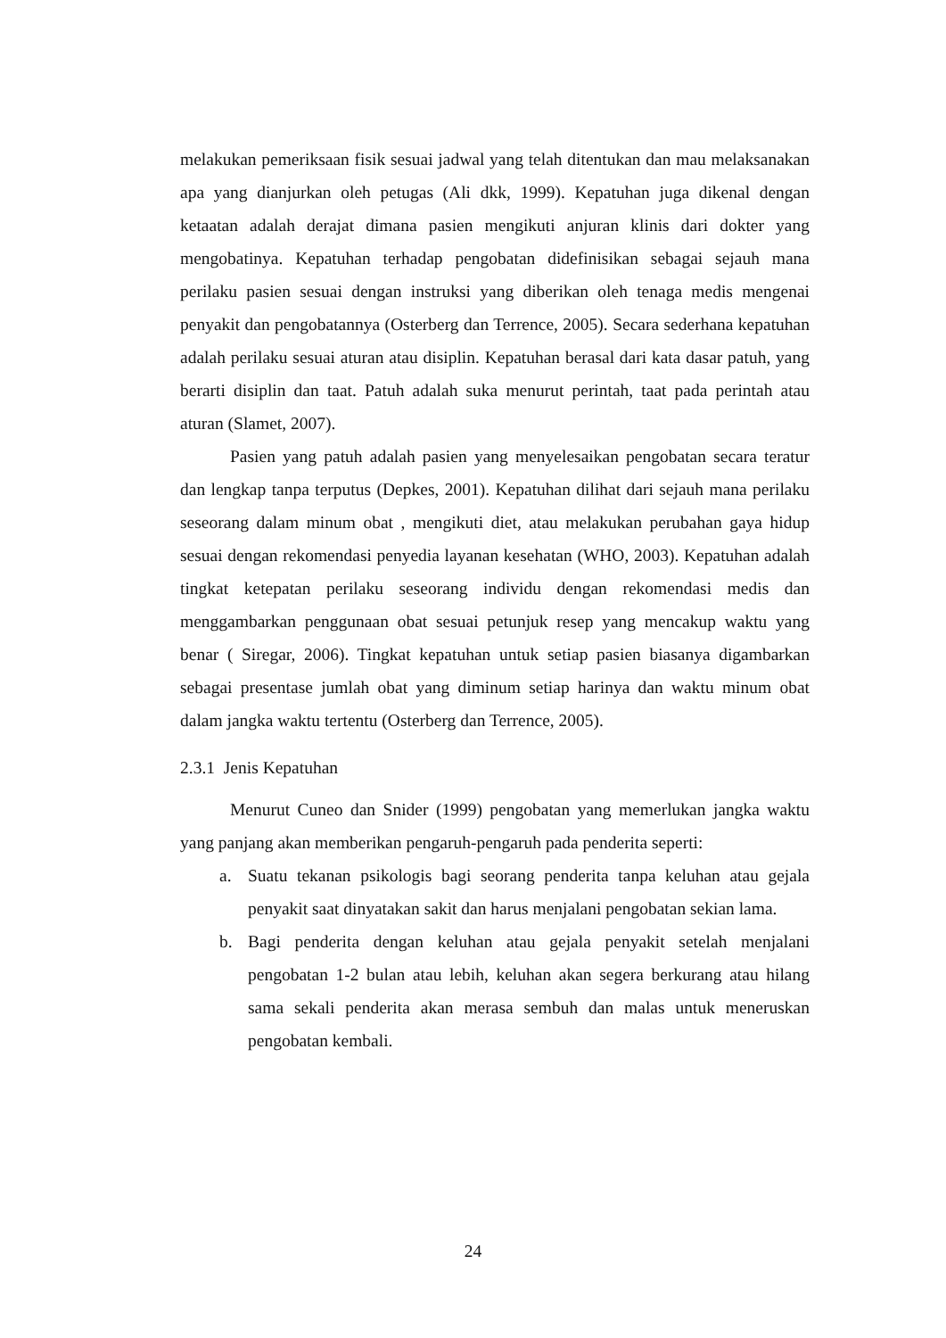melakukan pemeriksaan fisik sesuai jadwal yang telah ditentukan dan mau melaksanakan apa yang dianjurkan oleh petugas (Ali dkk, 1999). Kepatuhan juga dikenal dengan ketaatan adalah derajat dimana pasien mengikuti anjuran klinis dari dokter yang mengobatinya. Kepatuhan terhadap pengobatan didefinisikan sebagai sejauh mana perilaku pasien sesuai dengan instruksi yang diberikan oleh tenaga medis mengenai penyakit dan pengobatannya (Osterberg dan Terrence, 2005). Secara sederhana kepatuhan adalah perilaku sesuai aturan atau disiplin. Kepatuhan berasal dari kata dasar patuh, yang berarti disiplin dan taat. Patuh adalah suka menurut perintah, taat pada perintah atau aturan (Slamet, 2007).
Pasien yang patuh adalah pasien yang menyelesaikan pengobatan secara teratur dan lengkap tanpa terputus (Depkes, 2001). Kepatuhan dilihat dari sejauh mana perilaku seseorang dalam minum obat , mengikuti diet, atau melakukan perubahan gaya hidup sesuai dengan rekomendasi penyedia layanan kesehatan (WHO, 2003). Kepatuhan adalah tingkat ketepatan perilaku seseorang individu dengan rekomendasi medis dan menggambarkan penggunaan obat sesuai petunjuk resep yang mencakup waktu yang benar ( Siregar, 2006). Tingkat kepatuhan untuk setiap pasien biasanya digambarkan sebagai presentase jumlah obat yang diminum setiap harinya dan waktu minum obat dalam jangka waktu tertentu (Osterberg dan Terrence, 2005).
2.3.1 Jenis Kepatuhan
Menurut Cuneo dan Snider (1999) pengobatan yang memerlukan jangka waktu yang panjang akan memberikan pengaruh-pengaruh pada penderita seperti:
a. Suatu tekanan psikologis bagi seorang penderita tanpa keluhan atau gejala penyakit saat dinyatakan sakit dan harus menjalani pengobatan sekian lama.
b. Bagi penderita dengan keluhan atau gejala penyakit setelah menjalani pengobatan 1-2 bulan atau lebih, keluhan akan segera berkurang atau hilang sama sekali penderita akan merasa sembuh dan malas untuk meneruskan pengobatan kembali.
24